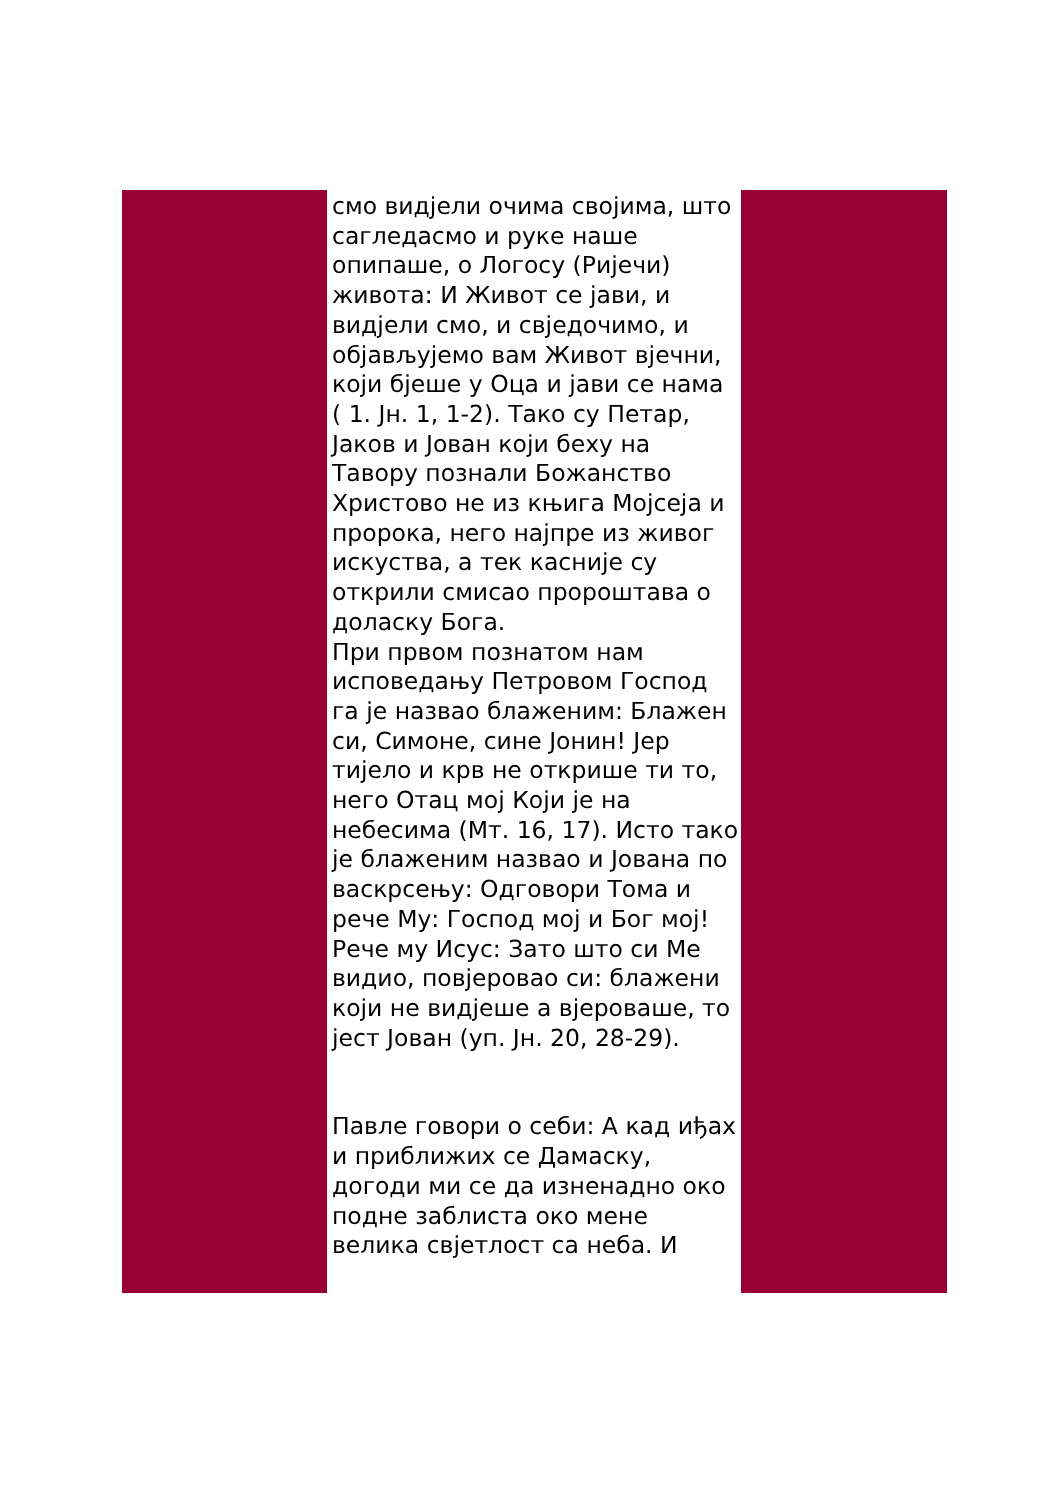смо видјели очима својима, што сагледасмо и руке наше опипаше, о Логосу (Ријечи) живота: И Живот се јави, и видјели смо, и свједочимо, и објављујемо вам Живот вјечни, који бјеше у Оца и јави се нама ( 1. Јн. 1, 1-2). Тако су Петар, Јаков и Јован који беху на Тавору познали Божанство Христово не из књига Мојсеја и пророка, него најпре из живог искуства, а тек касније су открили смисао пророштава о доласку Бога.
При првом познатом нам исповедању Петровом Господ га је назвао блаженим: Блажен си, Симоне, сине Јонин! Јер тијело и крв не открише ти то, него Отац мој Који је на небесима (Мт. 16, 17). Исто тако је блаженим назвао и Јована по васкрсењу: Одговори Тома и рече Му: Господ мој и Бог мој! Рече му Исус: Зато што си Ме видио, повјеровао си: блажени који не видјеше а вјероваше, то јест Јован (уп. Јн. 20, 28-29).
Павле говори о себи: А кад иђах и приближих се Дамаску, догоди ми се да изненадно око подне заблиста око мене велика свјетлост са неба. И